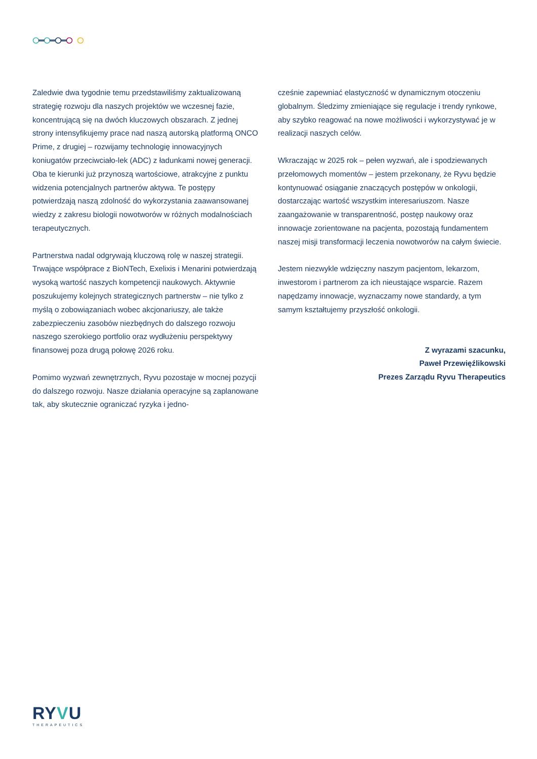Zaledwie dwa tygodnie temu przedstawiliśmy zaktualizowaną strategię rozwoju dla naszych projektów we wczesnej fazie, koncentrującą się na dwóch kluczowych obszarach. Z jednej strony intensyfikujemy prace nad naszą autorską platformą ONCO Prime, z drugiej – rozwijamy technologię innowacyjnych koniugatów przeciwciało-lek (ADC) z ładunkami nowej generacji. Oba te kierunki już przynoszą wartościowe, atrakcyjne z punktu widzenia potencjalnych partnerów aktywa. Te postępy potwierdzają naszą zdolność do wykorzystania zaawansowanej wiedzy z zakresu biologii nowotworów w różnych modalnościach terapeutycznych.
Partnerstwa nadal odgrywają kluczową rolę w naszej strategii. Trwające współprace z BioNTech, Exelixis i Menarini potwierdzają wysoką wartość naszych kompetencji naukowych. Aktywnie poszukujemy kolejnych strategicznych partnerstw – nie tylko z myślą o zobowiązaniach wobec akcjonariuszy, ale także zabezpieczeniu zasobów niezbędnych do dalszego rozwoju naszego szerokiego portfolio oraz wydłużeniu perspektywy finansowej poza drugą połowę 2026 roku.
Pomimo wyzwań zewnętrznych, Ryvu pozostaje w mocnej pozycji do dalszego rozwoju. Nasze działania operacyjne są zaplanowane tak, aby skutecznie ograniczać ryzyka i jedno-
cześnie zapewniać elastyczność w dynamicznym otoczeniu globalnym. Śledzimy zmieniające się regulacje i trendy rynkowe, aby szybko reagować na nowe możliwości i wykorzystywać je w realizacji naszych celów.
Wkraczając w 2025 rok – pełen wyzwań, ale i spodziewanych przełomowych momentów – jestem przekonany, że Ryvu będzie kontynuować osiąganie znaczących postępów w onkologii, dostarczając wartość wszystkim interesariuszom. Nasze zaangażowanie w transparentność, postęp naukowy oraz innowacje zorientowane na pacjenta, pozostają fundamentem naszej misji transformacji leczenia nowotworów na całym świecie.
Jestem niezwykle wdzięczny naszym pacjentom, lekarzom, inwestorom i partnerom za ich nieustające wsparcie. Razem napędzamy innowacje, wyznaczamy nowe standardy, a tym samym kształtujemy przyszłość onkologii.
Z wyrazami szacunku,
Paweł Przewięźlikowski
Prezes Zarządu Ryvu Therapeutics
RYVU
THERAPEUTICS